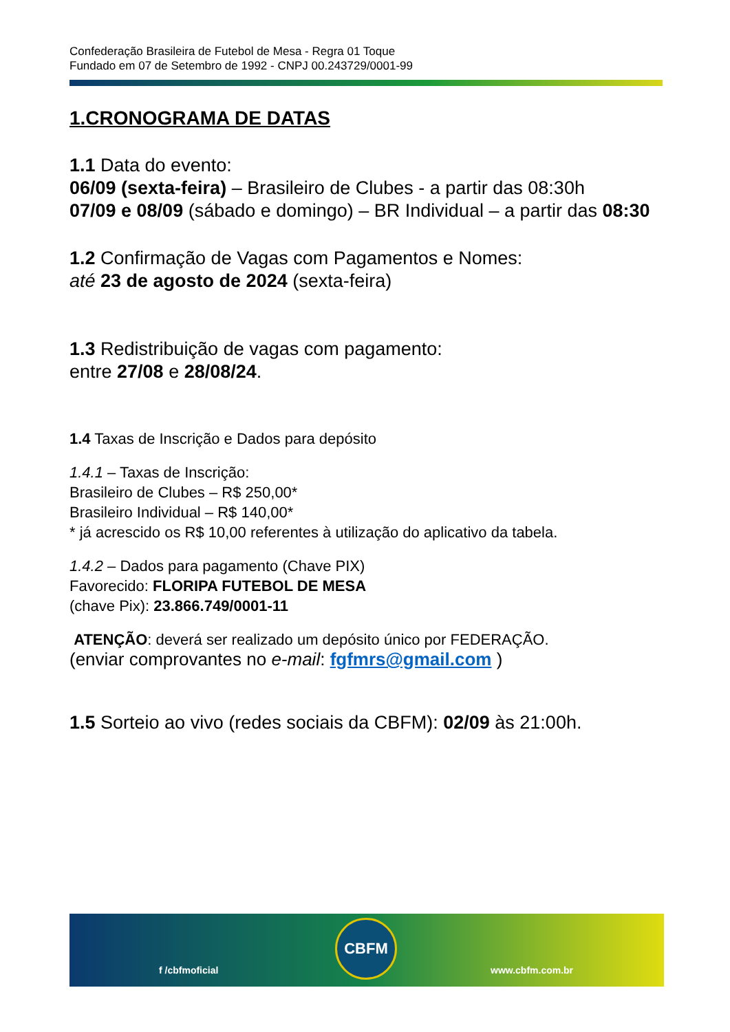Confederação Brasileira de Futebol de Mesa - Regra 01 Toque
Fundado em 07 de Setembro de 1992 - CNPJ 00.243729/0001-99
1.CRONOGRAMA DE DATAS
1.1 Data do evento:
06/09 (sexta-feira) – Brasileiro de Clubes - a partir das 08:30h
07/09 e 08/09 (sábado e domingo) – BR Individual – a partir das 08:30
1.2 Confirmação de Vagas com Pagamentos e Nomes:
até 23 de agosto de 2024 (sexta-feira)
1.3 Redistribuição de vagas com pagamento:
entre 27/08 e 28/08/24.
1.4 Taxas de Inscrição e Dados para depósito
1.4.1 – Taxas de Inscrição:
Brasileiro de Clubes – R$ 250,00*
Brasileiro Individual – R$ 140,00*
* já acrescido os R$ 10,00 referentes à utilização do aplicativo da tabela.
1.4.2 – Dados para pagamento (Chave PIX)
Favorecido: FLORIPA FUTEBOL DE MESA
(chave Pix): 23.866.749/0001-11
ATENÇÃO: deverá ser realizado um depósito único por FEDERAÇÃO.
(enviar comprovantes no e-mail: fgfmrs@gmail.com )
1.5 Sorteio ao vivo (redes sociais da CBFM): 02/09 às 21:00h.
f /cbfmoficial
CBFM
www.cbfm.com.br